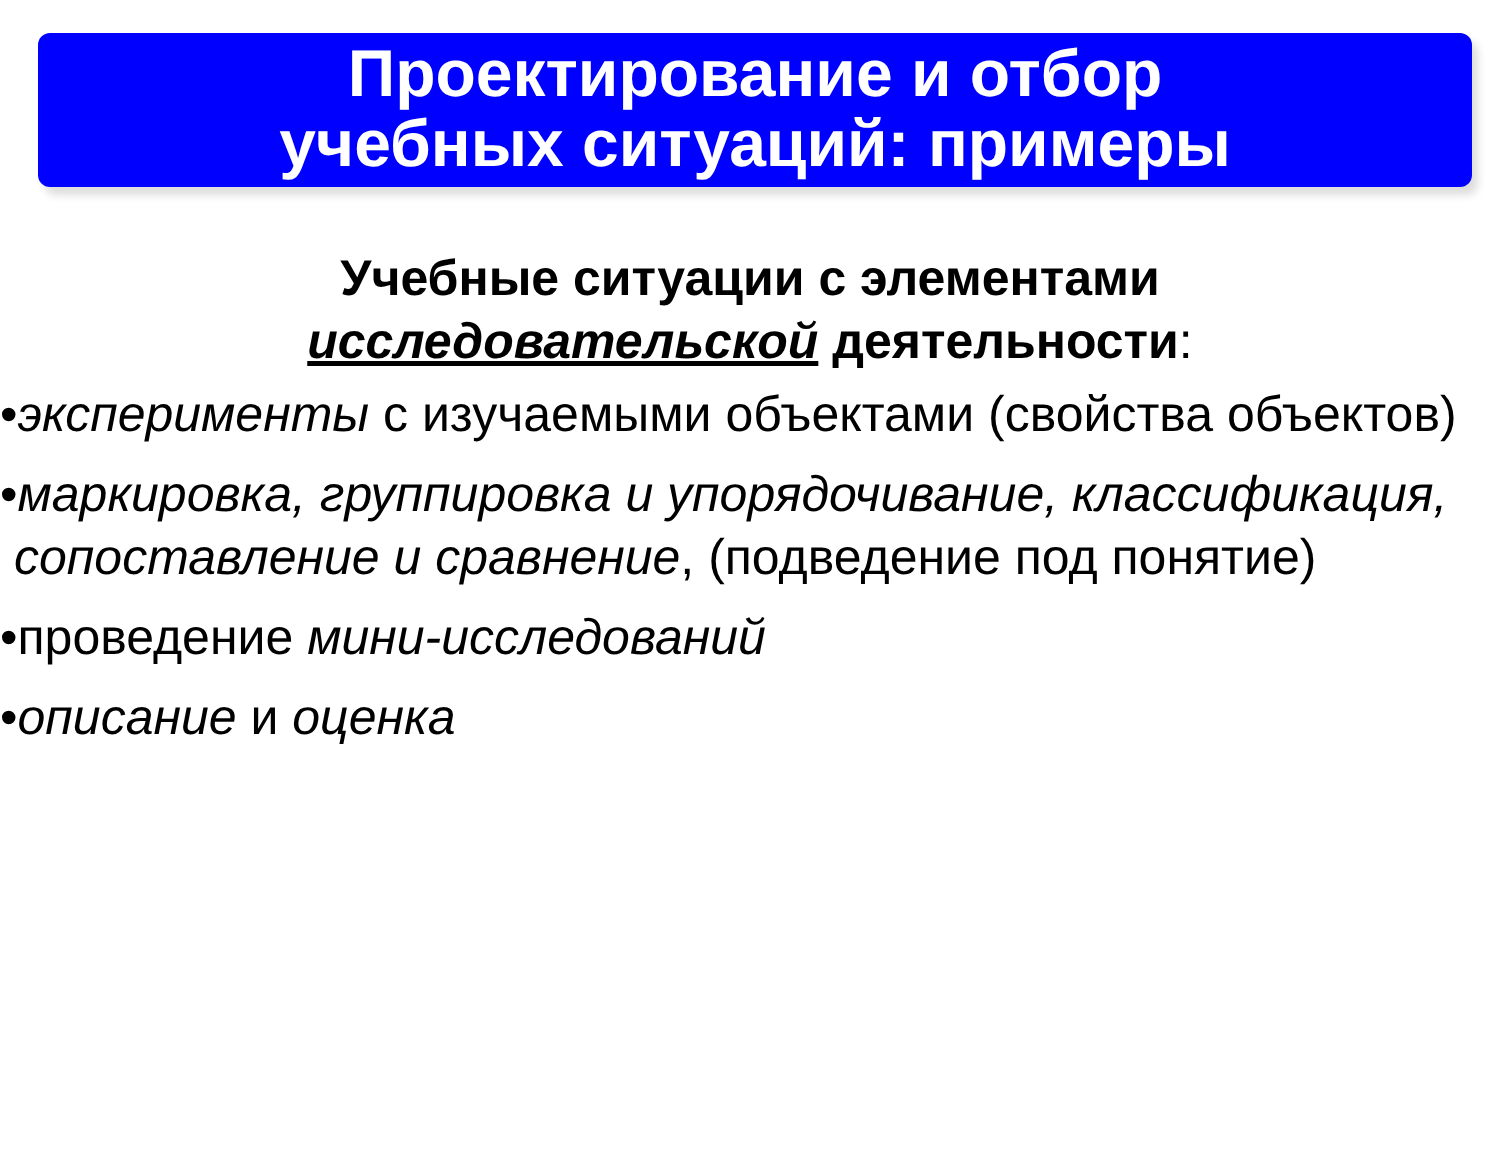Проектирование и отбор
учебных ситуаций: примеры
Учебные ситуации с элементами
исследовательской деятельности:
•эксперименты с изучаемыми объектами (свойства объектов)
•маркировка, группировка и упорядочивание, классификация, сопоставление и сравнение, (подведение под понятие)
•проведение мини-исследований
•описание и оценка